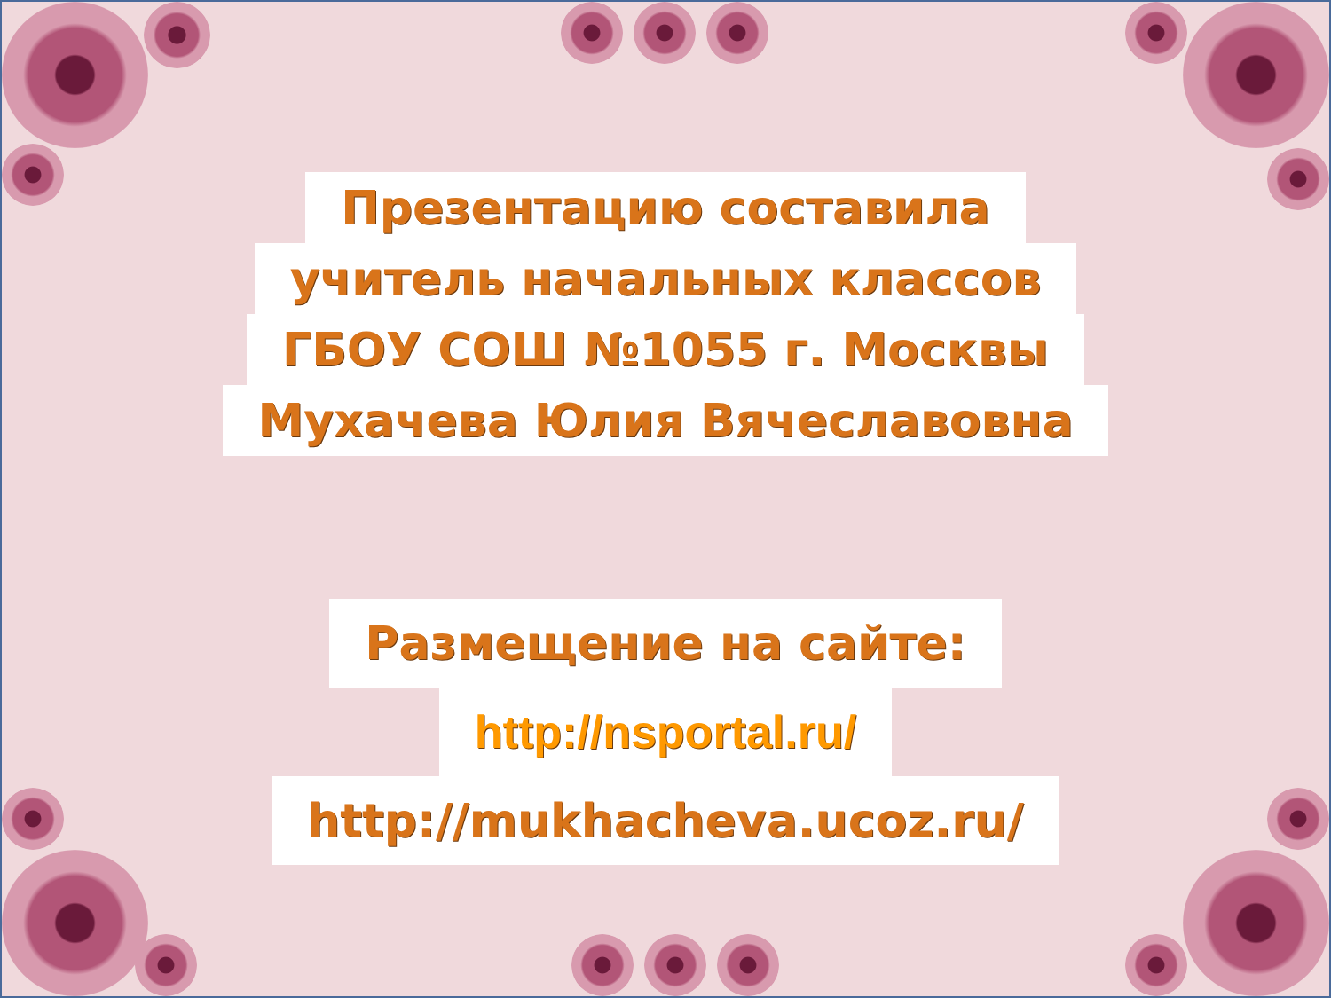Презентацию составила
учитель начальных классов
ГБОУ СОШ №1055 г. Москвы
Мухачева Юлия Вячеславовна
Размещение на сайте:
http://nsportal.ru/
http://mukhacheva.ucoz.ru/